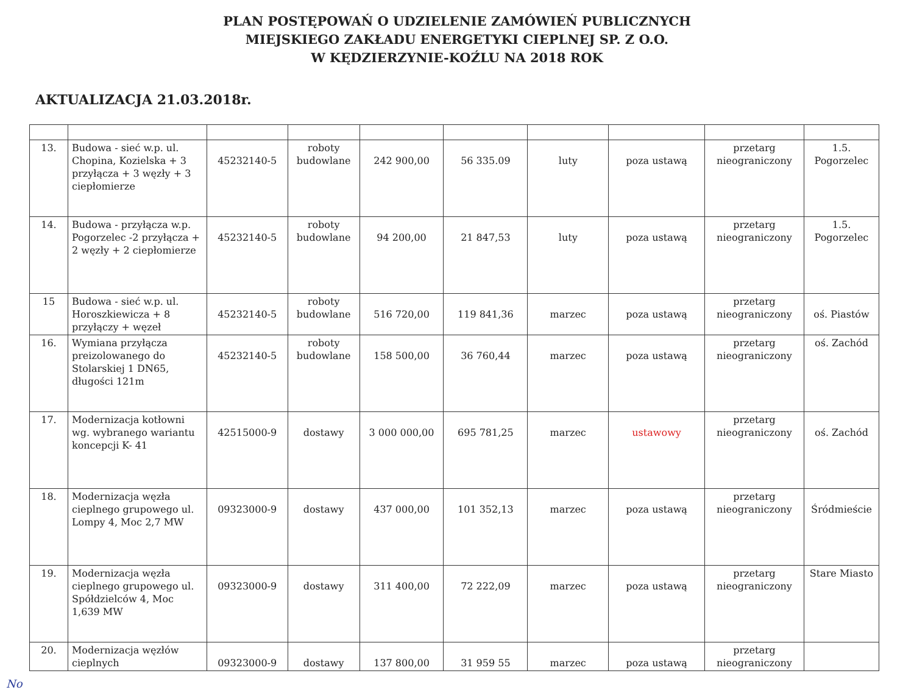PLAN POSTĘPOWAŃ O UDZIELENIE ZAMÓWIEŃ PUBLICZNYCH
MIEJSKIEGO ZAKŁADU ENERGETYKI CIEPLNEJ SP. Z O.O.
W KĘDZIERZYNIE-KOŹLU NA 2018 ROK
AKTUALIZACJA 21.03.2018r.
| 13. | Budowa - sieć w.p. ul. Chopina, Kozielska + 3 przyłącza + 3 węzły + 3 ciepłomierze | 45232140-5 | roboty budowlane | 242 900,00 | 56 335.09 | luty | poza ustawą | przetarg nieograniczony | 1.5. Pogorzelec |
| 14. | Budowa - przyłącza w.p. Pogorzelec -2 przyłącza + 2 węzły + 2 ciepłomierze | 45232140-5 | roboty budowlane | 94 200,00 | 21 847,53 | luty | poza ustawą | przetarg nieograniczony | 1.5. Pogorzelec |
| 15 | Budowa - sieć w.p. ul. Horoszkiewicza + 8 przyłączy + węzeł | 45232140-5 | roboty budowlane | 516 720,00 | 119 841,36 | marzec | poza ustawą | przetarg nieograniczony | oś. Piastów |
| 16. | Wymiana przyłącza preizolowanego do Stolarskiej 1 DN65, długości 121m | 45232140-5 | roboty budowlane | 158 500,00 | 36 760,44 | marzec | poza ustawą | przetarg nieograniczony | oś. Zachód |
| 17. | Modernizacja kotłowni wg. wybranego wariantu koncepcji K- 41 | 42515000-9 | dostawy | 3 000 000,00 | 695 781,25 | marzec | ustawowy | przetarg nieograniczony | oś. Zachód |
| 18. | Modernizacja węzła cieplnego grupowego ul. Lompy 4, Moc 2,7 MW | 09323000-9 | dostawy | 437 000,00 | 101 352,13 | marzec | poza ustawą | przetarg nieograniczony | Śródmieście |
| 19. | Modernizacja węzła cieplnego grupowego ul. Spółdzielców 4, Moc 1,639 MW | 09323000-9 | dostawy | 311 400,00 | 72 222,09 | marzec | poza ustawą | przetarg nieograniczony | Stare Miasto |
| 20. | Modernizacja węzłów cieplnych | 09323000-9 | dostawy | 137 800,00 | 31 959 55 | marzec | poza ustawą | przetarg nieograniczony | |
No